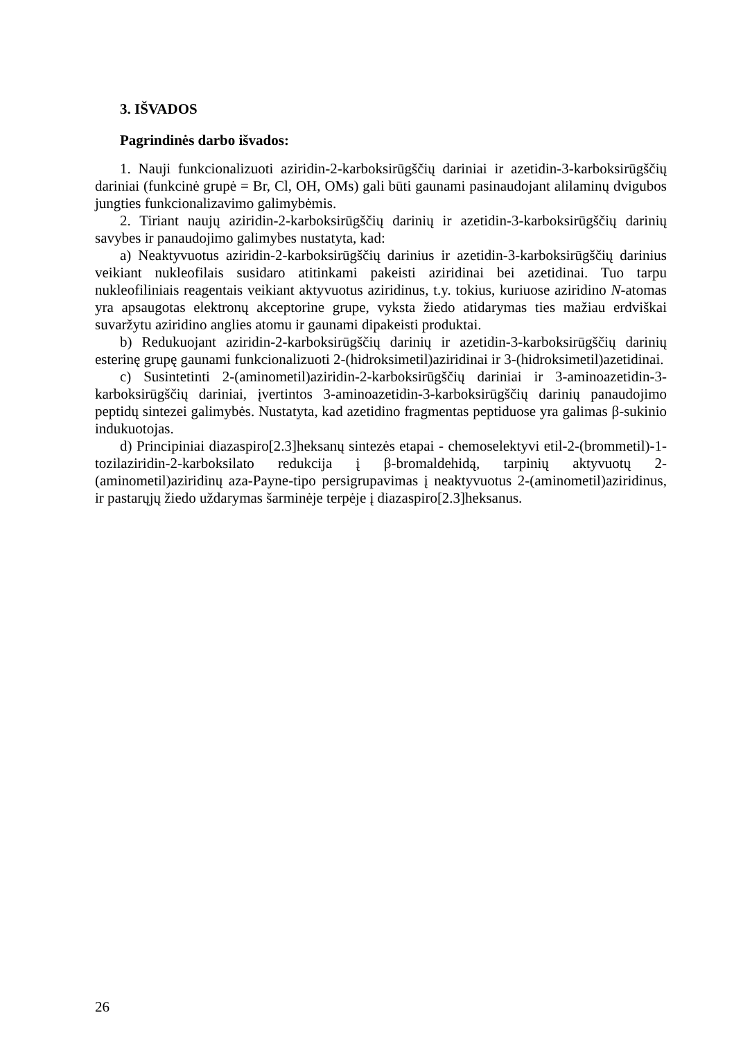3. IŠVADOS
Pagrindinės darbo išvados:
1. Nauji funkcionalizuoti aziridin-2-karboksirūgščių dariniai ir azetidin-3-karboksirūgščių dariniai (funkcinė grupė = Br, Cl, OH, OMs) gali būti gaunami pasinaudojant alilaminų dvigubos jungties funkcionalizavimo galimybėmis.
2. Tiriant naujų aziridin-2-karboksirūgščių darinių ir azetidin-3-karboksirūgščių darinių savybes ir panaudojimo galimybes nustatyta, kad:
a) Neaktyvuotus aziridin-2-karboksirūgščių darinius ir azetidin-3-karboksirūgščių darinius veikiant nukleofilais susidaro atitinkami pakeisti aziridinai bei azetidinai. Tuo tarpu nukleofiliniais reagentais veikiant aktyvuotus aziridinus, t.y. tokius, kuriuose aziridino N-atomas yra apsaugotas elektronų akceptorine grupe, vyksta žiedo atidarymas ties mažiau erdviškai suvaržytu aziridino anglies atomu ir gaunami dipakeisti produktai.
b) Redukuojant aziridin-2-karboksirūgščių darinių ir azetidin-3-karboksirūgščių darinių esterinę grupę gaunami funkcionalizuoti 2-(hidroksimetil)aziridinai ir 3-(hidroksimetil)azetidinai.
c) Susintetinti 2-(aminometil)aziridin-2-karboksirūgščių dariniai ir 3-aminoazetidin-3-karboksirūgščių dariniai, įvertintos 3-aminoazetidin-3-karboksirūgščių darinių panaudojimo peptidų sintezei galimybės. Nustatyta, kad azetidino fragmentas peptiduose yra galimas β-sukinio indukuotojas.
d) Principiniai diazaspiro[2.3]heksanų sintezės etapai - chemoselektyvi etil-2-(brommetil)-1-tozilaziridin-2-karboksilato redukcija į β-bromaldehidą, tarpinių aktyvuotų 2-(aminometil)aziridinų aza-Payne-tipo persigrupavimas į neaktyvuotus 2-(aminometil)aziridinus, ir pastarųjų žiedo uždarymas šarminėje terpėje į diazaspiro[2.3]heksanus.
26